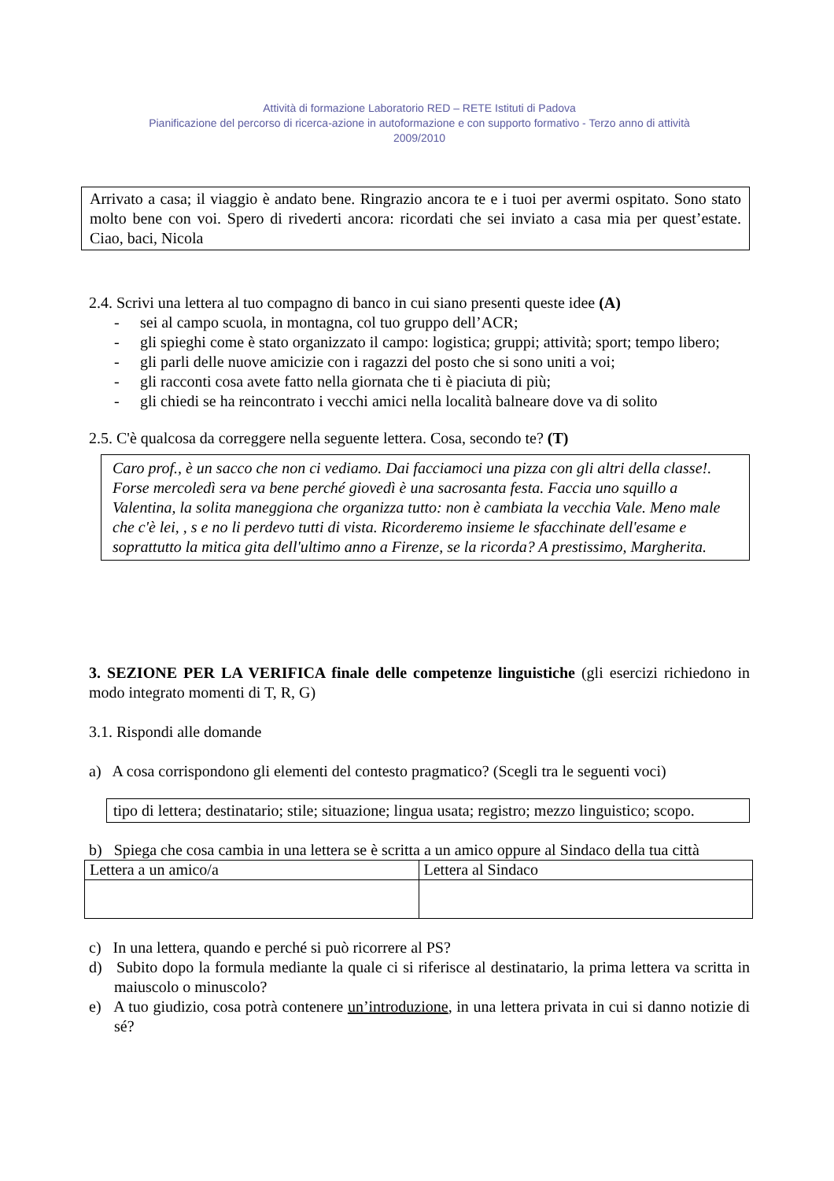Attività di formazione Laboratorio RED – RETE Istituti di Padova
Pianificazione del percorso di ricerca-azione in autoformazione e con supporto formativo - Terzo anno di attività
2009/2010
Arrivato a casa; il viaggio è andato bene. Ringrazio ancora te e i tuoi per avermi ospitato. Sono stato molto bene con voi. Spero di rivederti ancora: ricordati che sei inviato a casa mia per quest’estate. Ciao, baci, Nicola
2.4. Scrivi una lettera al tuo compagno di banco in cui siano presenti queste idee (A)
- sei al campo scuola, in montagna, col tuo gruppo dell’ACR;
- gli spieghi come è stato organizzato il campo: logistica; gruppi; attività; sport; tempo libero;
- gli parli delle nuove amicizie con i ragazzi del posto che si sono uniti a voi;
- gli racconti cosa avete fatto nella giornata che ti è piaciuta di più;
- gli chiedi se ha reincontrato i vecchi amici nella località balneare dove va di solito
2.5. C'è qualcosa da correggere nella seguente lettera. Cosa, secondo te? (T)
Caro prof., è un sacco che non ci vediamo. Dai facciamoci una pizza con gli altri della classe!. Forse mercoledì sera va bene perché giovedì è una sacrosanta festa. Faccia uno squillo a Valentina, la solita maneggiona che organizza tutto: non è cambiata la vecchia Vale. Meno male che c'è lei, , s e no li perdevo tutti di vista. Ricorderemo insieme le sfacchinate dell'esame e soprattutto la mitica gita dell'ultimo anno a Firenze, se la ricorda? A prestissimo, Margherita.
3. SEZIONE PER LA VERIFICA finale delle competenze linguistiche (gli esercizi richiedono in modo integrato momenti di T, R, G)
3.1. Rispondi alle domande
a) A cosa corrispondono gli elementi del contesto pragmatico? (Scegli tra le seguenti voci)
tipo di lettera; destinatario; stile; situazione; lingua usata; registro; mezzo linguistico; scopo.
b) Spiega che cosa cambia in una lettera se è scritta a un amico oppure al Sindaco della tua città
| Lettera a un amico/a | Lettera al Sindaco |
c) In una lettera, quando e perché si può ricorrere al PS?
d) Subito dopo la formula mediante la quale ci si riferisce al destinatario, la prima lettera va scritta in maiuscolo o minuscolo?
e) A tuo giudizio, cosa potrà contenere un’introduzione, in una lettera privata in cui si danno notizie di sé?